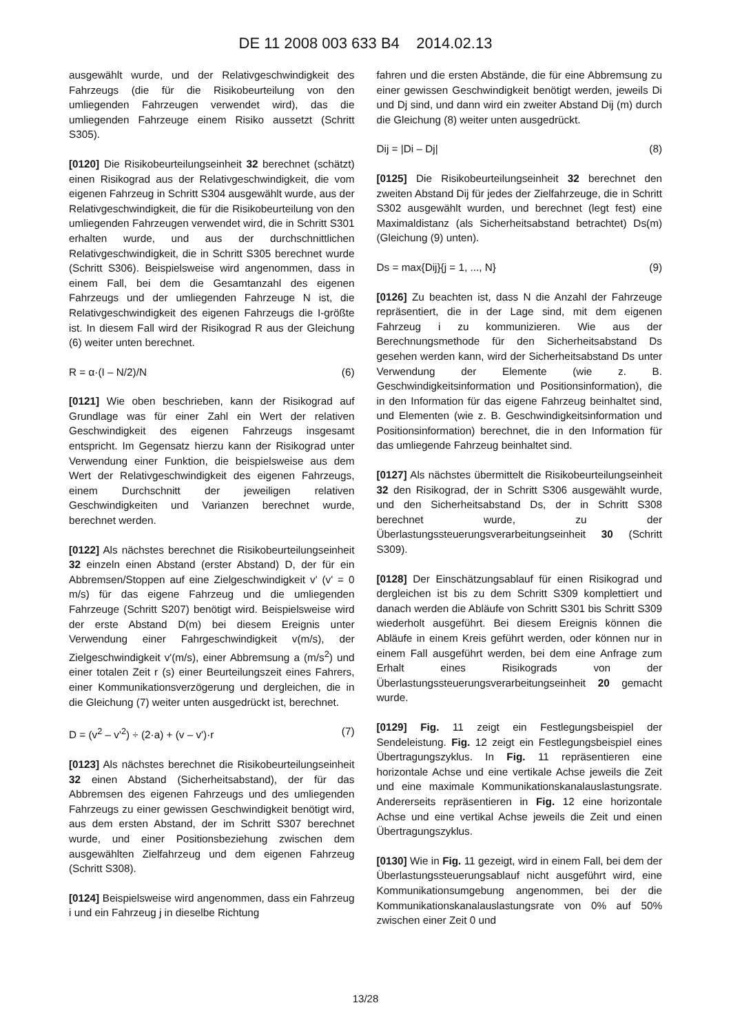DE 11 2008 003 633 B4 2014.02.13
ausgewählt wurde, und der Relativgeschwindigkeit des Fahrzeugs (die für die Risikobeurteilung von den umliegenden Fahrzeugen verwendet wird), das die umliegenden Fahrzeuge einem Risiko aussetzt (Schritt S305).
[0120] Die Risikobeurteilungseinheit 32 berechnet (schätzt) einen Risikograd aus der Relativgeschwindigkeit, die vom eigenen Fahrzeug in Schritt S304 ausgewählt wurde, aus der Relativgeschwindigkeit, die für die Risikobeurteilung von den umliegenden Fahrzeugen verwendet wird, die in Schritt S301 erhalten wurde, und aus der durchschnittlichen Relativgeschwindigkeit, die in Schritt S305 berechnet wurde (Schritt S306). Beispielsweise wird angenommen, dass in einem Fall, bei dem die Gesamtanzahl des eigenen Fahrzeugs und der umliegenden Fahrzeuge N ist, die Relativgeschwindigkeit des eigenen Fahrzeugs die I-größte ist. In diesem Fall wird der Risikograd R aus der Gleichung (6) weiter unten berechnet.
R = α·(I – N/2)/N (6)
[0121] Wie oben beschrieben, kann der Risikograd auf Grundlage was für einer Zahl ein Wert der relativen Geschwindigkeit des eigenen Fahrzeugs insgesamt entspricht. Im Gegensatz hierzu kann der Risikograd unter Verwendung einer Funktion, die beispielsweise aus dem Wert der Relativgeschwindigkeit des eigenen Fahrzeugs, einem Durchschnitt der jeweiligen relativen Geschwindigkeiten und Varianzen berechnet wurde, berechnet werden.
[0122] Als nächstes berechnet die Risikobeurteilungseinheit 32 einzeln einen Abstand (erster Abstand) D, der für ein Abbremsen/Stoppen auf eine Zielgeschwindigkeit v' (v' = 0 m/s) für das eigene Fahrzeug und die umliegenden Fahrzeuge (Schritt S207) benötigt wird. Beispielsweise wird der erste Abstand D(m) bei diesem Ereignis unter Verwendung einer Fahrgeschwindigkeit v(m/s), der Zielgeschwindigkeit v'(m/s), einer Abbremsung a (m/s<sup>2</sup>) und einer totalen Zeit r (s) einer Beurteilungszeit eines Fahrers, einer Kommunikationsverzögerung und dergleichen, die in die Gleichung (7) weiter unten ausgedrückt ist, berechnet.
D = (v<sup>2</sup> – v'<sup>2</sup>) ÷ (2·a) + (v – v')·r (7)
[0123] Als nächstes berechnet die Risikobeurteilungseinheit 32 einen Abstand (Sicherheitsabstand), der für das Abbremsen des eigenen Fahrzeugs und des umliegenden Fahrzeugs zu einer gewissen Geschwindigkeit benötigt wird, aus dem ersten Abstand, der im Schritt S307 berechnet wurde, und einer Positionsbeziehung zwischen dem ausgewählten Zielfahrzeug und dem eigenen Fahrzeug (Schritt S308).
[0124] Beispielsweise wird angenommen, dass ein Fahrzeug i und ein Fahrzeug j in dieselbe Richtung
fahren und die ersten Abstände, die für eine Abbremsung zu einer gewissen Geschwindigkeit benötigt werden, jeweils Di und Dj sind, und dann wird ein zweiter Abstand Dij (m) durch die Gleichung (8) weiter unten ausgedrückt.
Dij = |Di – Dj| (8)
[0125] Die Risikobeurteilungseinheit 32 berechnet den zweiten Abstand Dij für jedes der Zielfahrzeuge, die in Schritt S302 ausgewählt wurden, und berechnet (legt fest) eine Maximaldistanz (als Sicherheitsabstand betrachtet) Ds(m) (Gleichung (9) unten).
Ds = max{Dij}{j = 1, ..., N} (9)
[0126] Zu beachten ist, dass N die Anzahl der Fahrzeuge repräsentiert, die in der Lage sind, mit dem eigenen Fahrzeug i zu kommunizieren. Wie aus der Berechnungsmethode für den Sicherheitsabstand Ds gesehen werden kann, wird der Sicherheitsabstand Ds unter Verwendung der Elemente (wie z. B. Geschwindigkeitsinformation und Positionsinformation), die in den Information für das eigene Fahrzeug beinhaltet sind, und Elementen (wie z. B. Geschwindigkeitsinformation und Positionsinformation) berechnet, die in den Information für das umliegende Fahrzeug beinhaltet sind.
[0127] Als nächstes übermittelt die Risikobeurteilungseinheit 32 den Risikograd, der in Schritt S306 ausgewählt wurde, und den Sicherheitsabstand Ds, der in Schritt S308 berechnet wurde, zu der Überlastungssteuerungsverarbeitungseinheit 30 (Schritt S309).
[0128] Der Einschätzungsablauf für einen Risikograd und dergleichen ist bis zu dem Schritt S309 komplettiert und danach werden die Abläufe von Schritt S301 bis Schritt S309 wiederholt ausgeführt. Bei diesem Ereignis können die Abläufe in einem Kreis geführt werden, oder können nur in einem Fall ausgeführt werden, bei dem eine Anfrage zum Erhalt eines Risikograds von der Überlastungssteuerungsverarbeitungseinheit 20 gemacht wurde.
[0129] Fig. 11 zeigt ein Festlegungsbeispiel der Sendeleistung. Fig. 12 zeigt ein Festlegungsbeispiel eines Übertragungszyklus. In Fig. 11 repräsentieren eine horizontale Achse und eine vertikale Achse jeweils die Zeit und eine maximale Kommunikationskanalauslastungsrate. Andererseits repräsentieren in Fig. 12 eine horizontale Achse und eine vertikal Achse jeweils die Zeit und einen Übertragungszyklus.
[0130] Wie in Fig. 11 gezeigt, wird in einem Fall, bei dem der Überlastungssteuerungsablauf nicht ausgeführt wird, eine Kommunikationsumgebung angenommen, bei der die Kommunikationskanalauslastungsrate von 0% auf 50% zwischen einer Zeit 0 und
13/28